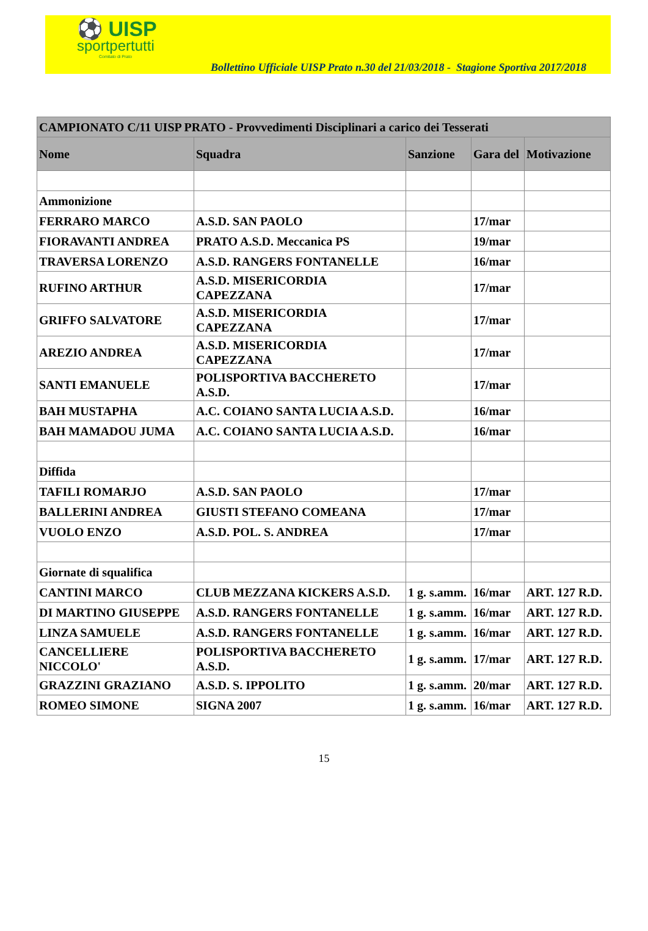⚽ UISP
sportpertutti
Comitato di Prato
Bollettino Ufficiale UISP Prato n.30 del 21/03/2018 - Stagione Sportiva 2017/2018
| CAMPIONATO C/11 UISP PRATO - Provvedimenti Disciplinari a carico dei Tesserati | | | | |
| --- | --- | --- | --- | --- |
| Nome | Squadra | Sanzione | Gara del | Motivazione |
| Ammonizione | | | | |
| FERRARO MARCO | A.S.D. SAN PAOLO | | 17/mar | |
| FIORAVANTI ANDREA | PRATO A.S.D. Meccanica PS | | 19/mar | |
| TRAVERSA LORENZO | A.S.D. RANGERS FONTANELLE | | 16/mar | |
| RUFINO ARTHUR | A.S.D. MISERICORDIA CAPEZZANA | | 17/mar | |
| GRIFFO SALVATORE | A.S.D. MISERICORDIA CAPEZZANA | | 17/mar | |
| AREZIO ANDREA | A.S.D. MISERICORDIA CAPEZZANA | | 17/mar | |
| SANTI EMANUELE | POLISPORTIVA BACCHERETO A.S.D. | | 17/mar | |
| BAH MUSTAPHA | A.C. COIANO SANTA LUCIA A.S.D. | | 16/mar | |
| BAH MAMADOU JUMA | A.C. COIANO SANTA LUCIA A.S.D. | | 16/mar | |
| Diffida | | | | |
| TAFILI ROMARJO | A.S.D. SAN PAOLO | | 17/mar | |
| BALLERINI ANDREA | GIUSTI STEFANO COMEANA | | 17/mar | |
| VUOLO ENZO | A.S.D. POL. S. ANDREA | | 17/mar | |
| Giornate di squalifica | | | | |
| CANTINI MARCO | CLUB MEZZANA KICKERS A.S.D. | 1 g. s.amm. | 16/mar | ART. 127 R.D. |
| DI MARTINO GIUSEPPE | A.S.D. RANGERS FONTANELLE | 1 g. s.amm. | 16/mar | ART. 127 R.D. |
| LINZA SAMUELE | A.S.D. RANGERS FONTANELLE | 1 g. s.amm. | 16/mar | ART. 127 R.D. |
| CANCELLIERE NICCOLO' | POLISPORTIVA BACCHERETO A.S.D. | 1 g. s.amm. | 17/mar | ART. 127 R.D. |
| GRAZZINI GRAZIANO | A.S.D. S. IPPOLITO | 1 g. s.amm. | 20/mar | ART. 127 R.D. |
| ROMEO SIMONE | SIGNA 2007 | 1 g. s.amm. | 16/mar | ART. 127 R.D. |
15